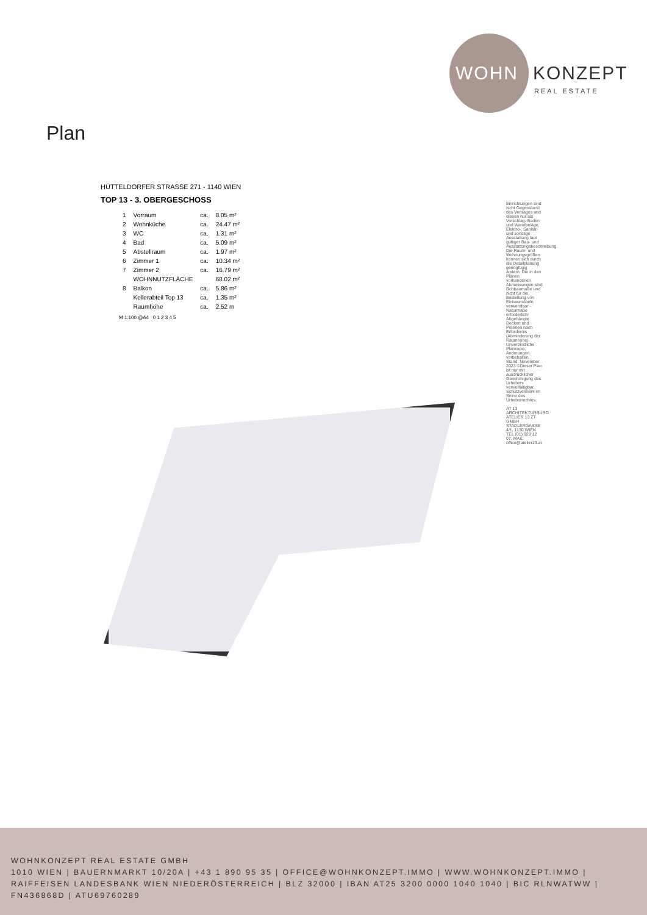WOHN KONZEPT
REAL ESTATE
Plan
HÜTTELDORFER STRASSE 271 - 1140 WIEN
TOP 13 - 3. OBERGESCHOSS
| 1 | Vorraum | ca. | 8.05 m² |
| 2 | Wohnküche | ca. | 24.47 m² |
| 3 | WC | ca. | 1.31 m² |
| 4 | Bad | ca. | 5.09 m² |
| 5 | Abstellraum | ca. | 1.97 m² |
| 6 | Zimmer 1 | ca. | 10.34 m² |
| 7 | Zimmer 2 | ca. | 16.79 m² |
| | WOHNNUTZFLÄCHE | | 68.02 m² |
| 8 | Balkon | ca. | 5.86 m² |
| | Kellerabteil Top 13 | ca. | 1.35 m² |
| | Raumhöhe | ca. | 2.52 m |
M 1:100 @A4 0 1 2 3 4 5
Einrichtungen sind nicht Gegenstand des Vertrages und dienen nur als Vorschlag. Boden und Wandbeläge, Elektro-, Sanitär- und sonstige Ausstattung laut gültiger Bau- und Ausstattungsbeschreibung. Die Raum- und Wohnungsgrößen können sich durch die Detailplanung geringfügig ändern. Die in den Plänen vorhandenen Abmessungen sind Rohbaumaße und nicht für die Bestellung von Einbaumöbeln verwendbar - Naturmaße erforderlich! Abgehängte Decken und Poterien nach Erfordernis (Abminderung der Raumhöhe). Unverbindliche Plankopie, Änderungen vorbehalten. Stand: November 2023 ©Dieser Plan ist nur mit ausdrücklicher Genehmigung des Urhebers vervielfältigbar. Schutzvermerk im Sinne des Urheberrechtes.
AT 13 ARCHITEKTURBÜRO ATELIER 13 ZT GMBH STADLERGASSE 4/1, 1130 WIEN TEL (01) 929 12 07, MAIL office@atelier13.at
WOHNKONZEPT REAL ESTATE GMBH
1010 WIEN | BAUERNMARKT 10/20A | +43 1 890 95 35 | OFFICE@WOHNKONZEPT.IMMO | WWW.WOHNKONZEPT.IMMO | RAIFFEISEN LANDESBANK WIEN NIEDERÖSTERREICH | BLZ 32000 | IBAN AT25 3200 0000 1040 1040 | BIC RLNWATWW | FN436868D | ATU69760289